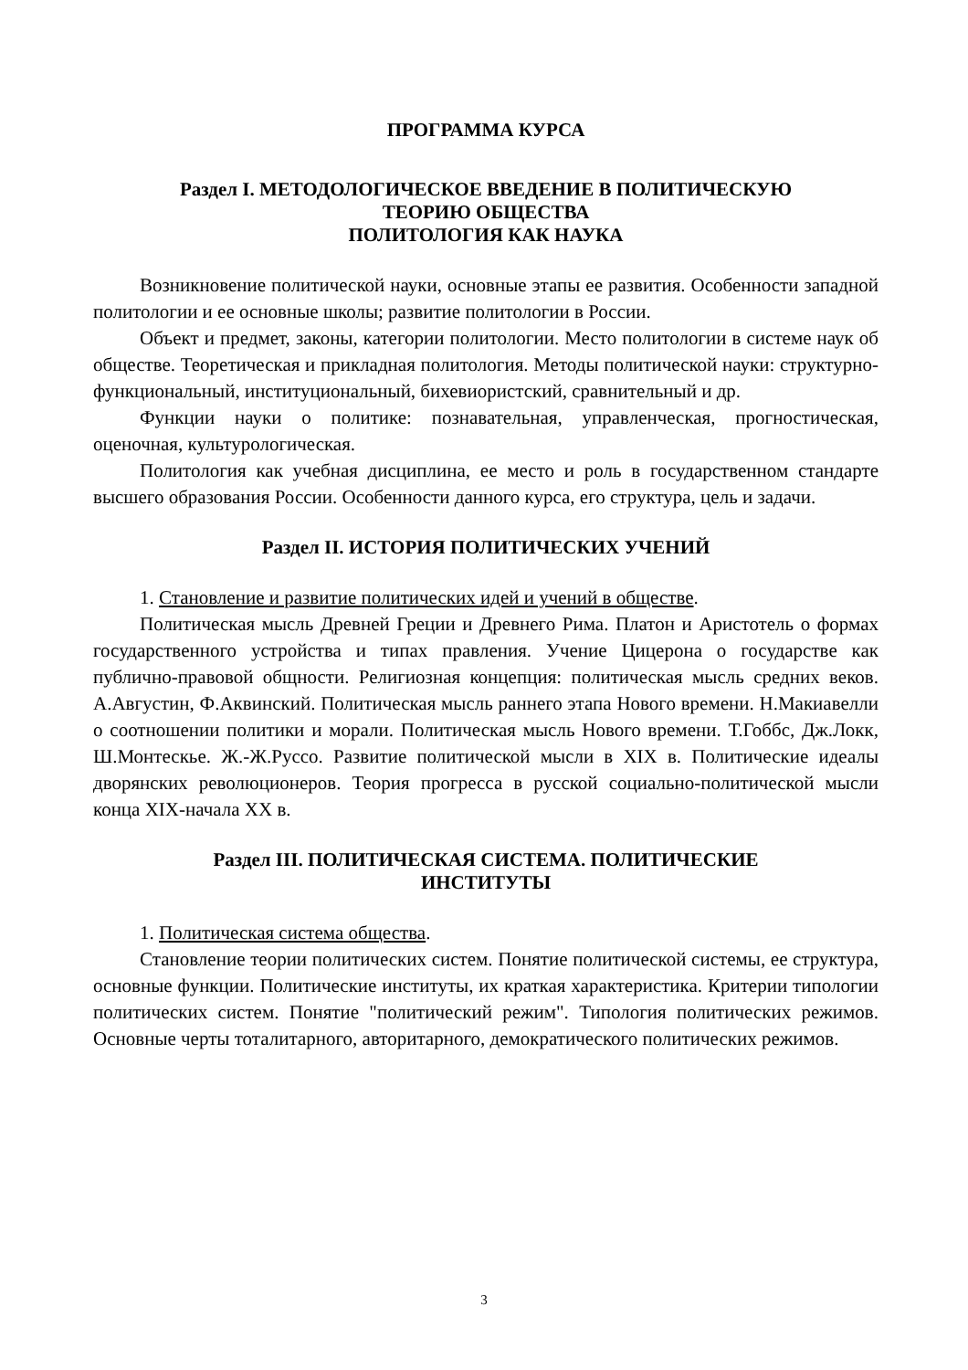ПРОГРАММА КУРСА
Раздел I. МЕТОДОЛОГИЧЕСКОЕ ВВЕДЕНИЕ В ПОЛИТИЧЕСКУЮ
ТЕОРИЮ ОБЩЕСТВА
ПОЛИТОЛОГИЯ КАК НАУКА
Возникновение политической науки, основные этапы ее развития. Особенности западной политологии и ее основные школы; развитие политологии в России.
Объект и предмет, законы, категории политологии. Место политологии в системе наук об обществе. Теоретическая и прикладная политология. Методы политической науки: структурно-функциональный, институциональный, бихевиористский, сравнительный и др.
Функции науки о политике: познавательная, управленческая, прогностическая, оценочная, культурологическая.
Политология как учебная дисциплина, ее место и роль в государственном стандарте высшего образования России. Особенности данного курса, его структура, цель и задачи.
Раздел II. ИСТОРИЯ ПОЛИТИЧЕСКИХ УЧЕНИЙ
1. Становление и развитие политических идей и учений в обществе.
Политическая мысль Древней Греции и Древнего Рима. Платон и Аристотель о формах государственного устройства и типах правления. Учение Цицерона о государстве как публично-правовой общности. Религиозная концепция: политическая мысль средних веков. А.Августин, Ф.Аквинский. Политическая мысль раннего этапа Нового времени. Н.Макиавелли о соотношении политики и морали. Политическая мысль Нового времени. Т.Гоббс, Дж.Локк, Ш.Монтескье. Ж.-Ж.Руссо. Развитие политической мысли в XIX в. Политические идеалы дворянских революционеров. Теория прогресса в русской социально-политической мысли конца XIX-начала XX в.
Раздел III. ПОЛИТИЧЕСКАЯ СИСТЕМА. ПОЛИТИЧЕСКИЕ
ИНСТИТУТЫ
1. Политическая система общества.
Становление теории политических систем. Понятие политической системы, ее структура, основные функции. Политические институты, их краткая характеристика. Критерии типологии политических систем. Понятие "политический режим". Типология политических режимов. Основные черты тоталитарного, авторитарного, демократического политических режимов.
3